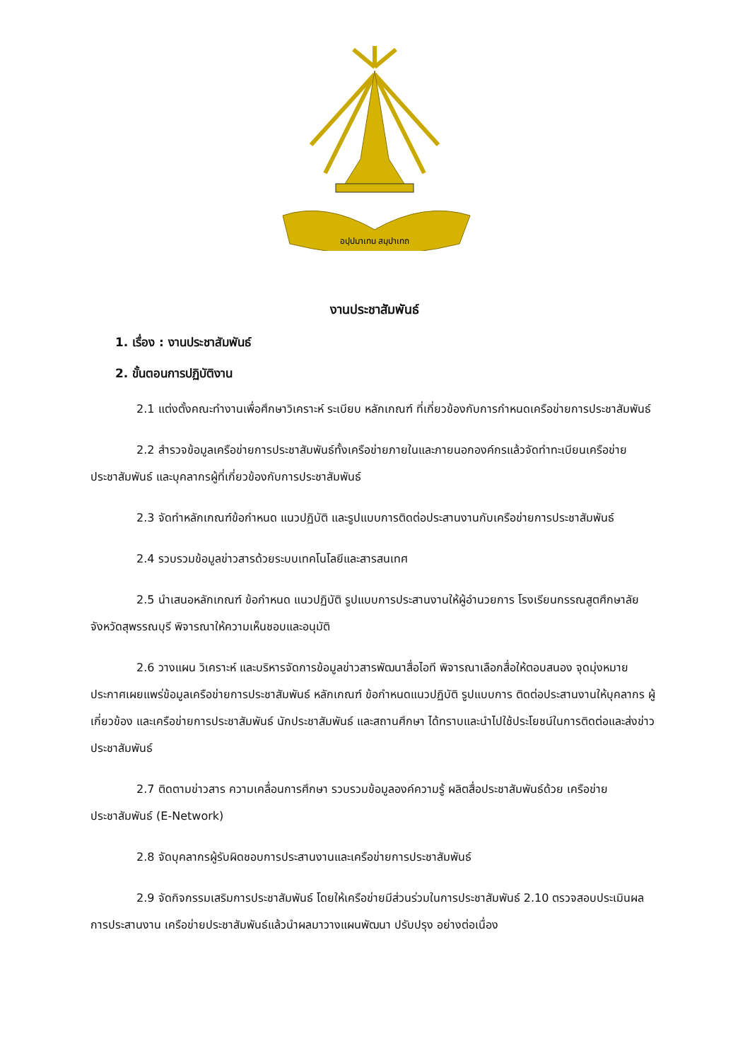อปฺปมาเทน สมฺปาเทถ
งานประชาสัมพันธ์
1. เรื่อง : งานประชาสัมพันธ์
2. ขั้นตอนการปฏิบัติงาน
2.1 แต่งตั้งคณะทำงานเพื่อศึกษาวิเคราะห์ ระเบียบ หลักเกณฑ์ ที่เกี่ยวข้องกับการกำหนดเครือข่ายการประชาสัมพันธ์
2.2 สำรวจข้อมูลเครือข่ายการประชาสัมพันธ์ทั้งเครือข่ายภายในและภายนอกองค์กรแล้วจัดทำทะเบียนเครือข่ายประชาสัมพันธ์ และบุคลากรผู้ที่เกี่ยวข้องกับการประชาสัมพันธ์
2.3 จัดทำหลักเกณฑ์ข้อกำหนด แนวปฏิบัติ และรูปแบบการติดต่อประสานงานกับเครือข่ายการประชาสัมพันธ์
2.4 รวบรวมข้อมูลข่าวสารด้วยระบบเทคโนโลยีและสารสนเทศ
2.5 นำเสนอหลักเกณฑ์ ข้อกำหนด แนวปฏิบัติ รูปแบบการประสานงานให้ผู้อำนวยการ โรงเรียนกรรณสูตศึกษาลัย จังหวัดสุพรรณบุรี พิจารณาให้ความเห็นชอบและอนุมัติ
2.6 วางแผน วิเคราะห์ และบริหารจัดการข้อมูลข่าวสารพัฒนาสื่อไอที พิจารณาเลือกสื่อให้ตอบสนอง จุดมุ่งหมาย ประกาศเผยแพร่ข้อมูลเครือข่ายการประชาสัมพันธ์ หลักเกณฑ์ ข้อกำหนดแนวปฏิบัติ รูปแบบการ ติดต่อประสานงานให้บุคลากร ผู้เกี่ยวข้อง และเครือข่ายการประชาสัมพันธ์ นักประชาสัมพันธ์ และสถานศึกษา ได้ทราบและนำไปใช้ประโยชน์ในการติดต่อและส่งข่าวประชาสัมพันธ์
2.7 ติดตามข่าวสาร ความเคลื่อนการศึกษา รวบรวมข้อมูลองค์ความรู้ ผลิตสื่อประชาสัมพันธ์ด้วย เครือข่ายประชาสัมพันธ์ (E-Network)
2.8 จัดบุคลากรผู้รับผิดชอบการประสานงานและเครือข่ายการประชาสัมพันธ์
2.9 จัดกิจกรรมเสริมการประชาสัมพันธ์ โดยให้เครือข่ายมีส่วนร่วมในการประชาสัมพันธ์ 2.10 ตรวจสอบประเมินผล การประสานงาน เครือข่ายประชาสัมพันธ์แล้วนำผลมาวางแผนพัฒนา ปรับปรุง อย่างต่อเนื่อง